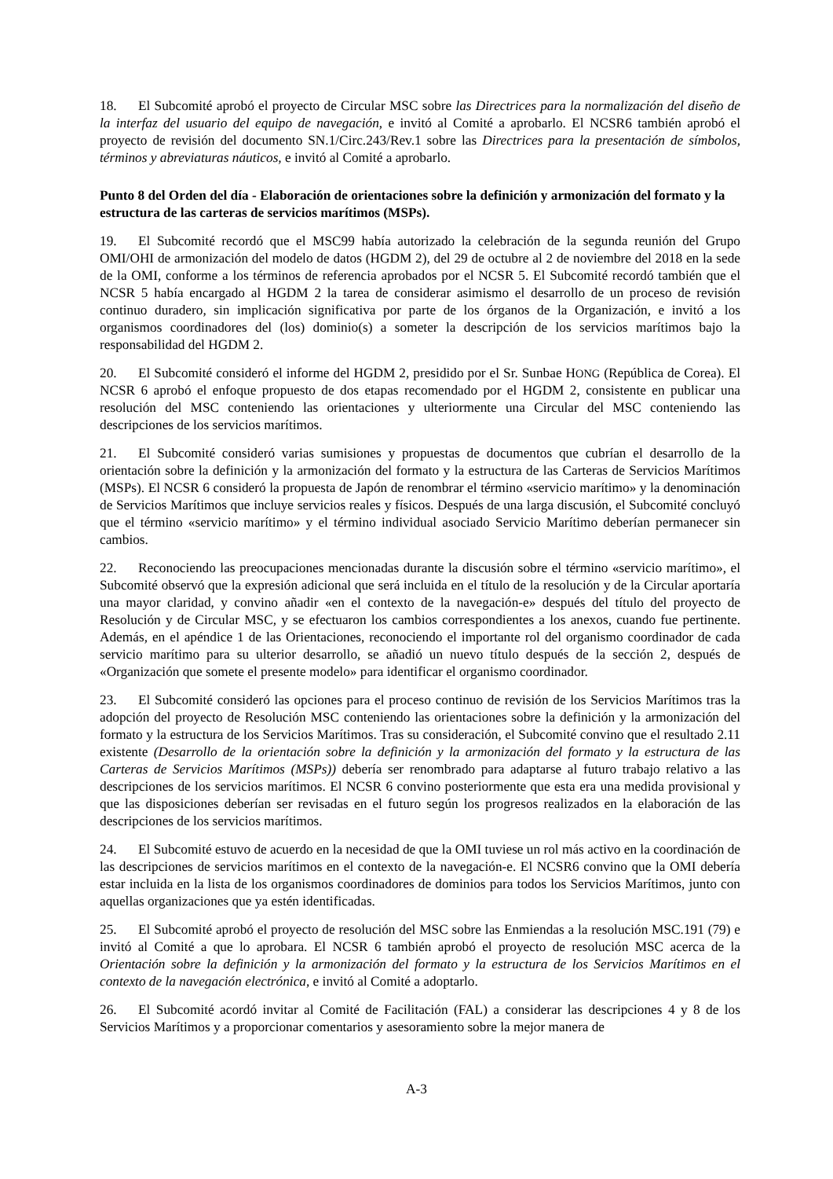18. El Subcomité aprobó el proyecto de Circular MSC sobre las Directrices para la normalización del diseño de la interfaz del usuario del equipo de navegación, e invitó al Comité a aprobarlo. El NCSR6 también aprobó el proyecto de revisión del documento SN.1/Circ.243/Rev.1 sobre las Directrices para la presentación de símbolos, términos y abreviaturas náuticos, e invitó al Comité a aprobarlo.
Punto 8 del Orden del día - Elaboración de orientaciones sobre la definición y armonización del formato y la estructura de las carteras de servicios marítimos (MSPs).
19. El Subcomité recordó que el MSC99 había autorizado la celebración de la segunda reunión del Grupo OMI/OHI de armonización del modelo de datos (HGDM 2), del 29 de octubre al 2 de noviembre del 2018 en la sede de la OMI, conforme a los términos de referencia aprobados por el NCSR 5. El Subcomité recordó también que el NCSR 5 había encargado al HGDM 2 la tarea de considerar asimismo el desarrollo de un proceso de revisión continuo duradero, sin implicación significativa por parte de los órganos de la Organización, e invitó a los organismos coordinadores del (los) dominio(s) a someter la descripción de los servicios marítimos bajo la responsabilidad del HGDM 2.
20. El Subcomité consideró el informe del HGDM 2, presidido por el Sr. Sunbae HONG (República de Corea). El NCSR 6 aprobó el enfoque propuesto de dos etapas recomendado por el HGDM 2, consistente en publicar una resolución del MSC conteniendo las orientaciones y ulteriormente una Circular del MSC conteniendo las descripciones de los servicios marítimos.
21. El Subcomité consideró varias sumisiones y propuestas de documentos que cubrían el desarrollo de la orientación sobre la definición y la armonización del formato y la estructura de las Carteras de Servicios Marítimos (MSPs). El NCSR 6 consideró la propuesta de Japón de renombrar el término «servicio marítimo» y la denominación de Servicios Marítimos que incluye servicios reales y físicos. Después de una larga discusión, el Subcomité concluyó que el término «servicio marítimo» y el término individual asociado Servicio Marítimo deberían permanecer sin cambios.
22. Reconociendo las preocupaciones mencionadas durante la discusión sobre el término «servicio marítimo», el Subcomité observó que la expresión adicional que será incluida en el título de la resolución y de la Circular aportaría una mayor claridad, y convino añadir «en el contexto de la navegación-e» después del título del proyecto de Resolución y de Circular MSC, y se efectuaron los cambios correspondientes a los anexos, cuando fue pertinente. Además, en el apéndice 1 de las Orientaciones, reconociendo el importante rol del organismo coordinador de cada servicio marítimo para su ulterior desarrollo, se añadió un nuevo título después de la sección 2, después de «Organización que somete el presente modelo» para identificar el organismo coordinador.
23. El Subcomité consideró las opciones para el proceso continuo de revisión de los Servicios Marítimos tras la adopción del proyecto de Resolución MSC conteniendo las orientaciones sobre la definición y la armonización del formato y la estructura de los Servicios Marítimos. Tras su consideración, el Subcomité convino que el resultado 2.11 existente (Desarrollo de la orientación sobre la definición y la armonización del formato y la estructura de las Carteras de Servicios Marítimos (MSPs)) debería ser renombrado para adaptarse al futuro trabajo relativo a las descripciones de los servicios marítimos. El NCSR 6 convino posteriormente que esta era una medida provisional y que las disposiciones deberían ser revisadas en el futuro según los progresos realizados en la elaboración de las descripciones de los servicios marítimos.
24. El Subcomité estuvo de acuerdo en la necesidad de que la OMI tuviese un rol más activo en la coordinación de las descripciones de servicios marítimos en el contexto de la navegación-e. El NCSR6 convino que la OMI debería estar incluida en la lista de los organismos coordinadores de dominios para todos los Servicios Marítimos, junto con aquellas organizaciones que ya estén identificadas.
25. El Subcomité aprobó el proyecto de resolución del MSC sobre las Enmiendas a la resolución MSC.191 (79) e invitó al Comité a que lo aprobara. El NCSR 6 también aprobó el proyecto de resolución MSC acerca de la Orientación sobre la definición y la armonización del formato y la estructura de los Servicios Marítimos en el contexto de la navegación electrónica, e invitó al Comité a adoptarlo.
26. El Subcomité acordó invitar al Comité de Facilitación (FAL) a considerar las descripciones 4 y 8 de los Servicios Marítimos y a proporcionar comentarios y asesoramiento sobre la mejor manera de
A-3